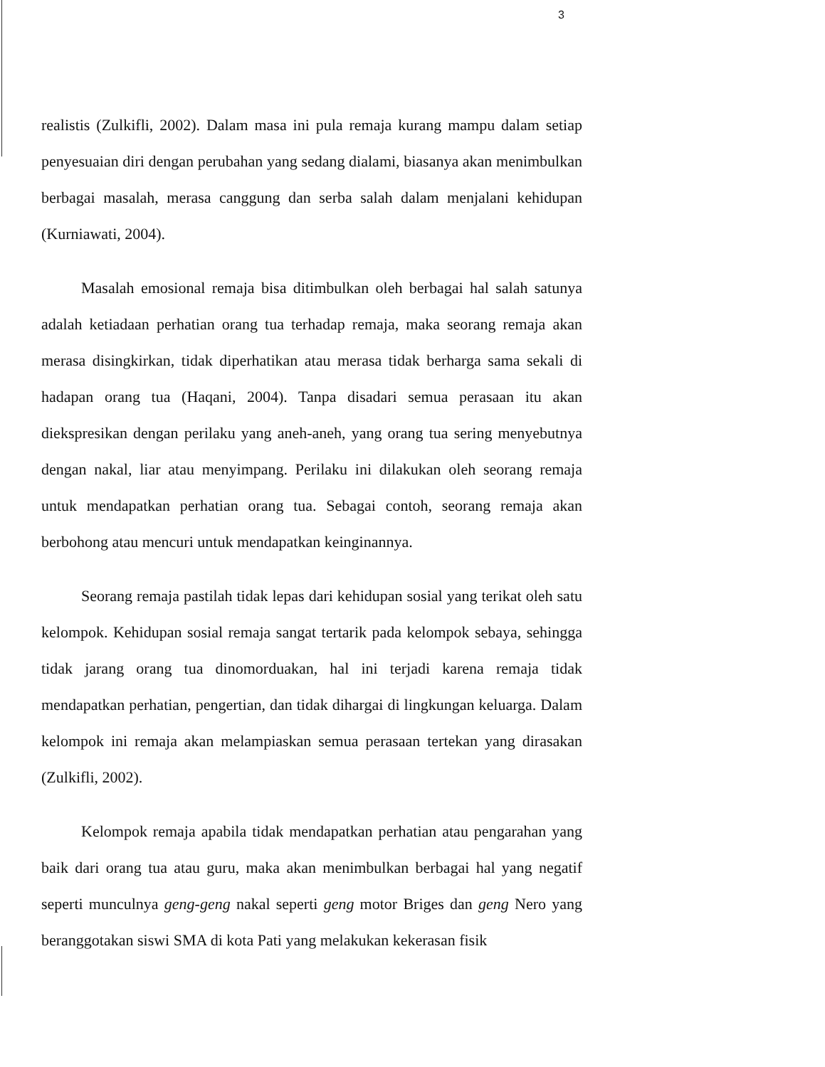3
realistis (Zulkifli, 2002). Dalam masa ini pula remaja kurang mampu dalam setiap penyesuaian diri dengan perubahan yang sedang dialami, biasanya akan menimbulkan berbagai masalah, merasa canggung dan serba salah dalam menjalani kehidupan (Kurniawati, 2004).
Masalah emosional remaja bisa ditimbulkan oleh berbagai hal salah satunya adalah ketiadaan perhatian orang tua terhadap remaja, maka seorang remaja akan merasa disingkirkan, tidak diperhatikan atau merasa tidak berharga sama sekali di hadapan orang tua (Haqani, 2004). Tanpa disadari semua perasaan itu akan diekspresikan dengan perilaku yang aneh-aneh, yang orang tua sering menyebutnya dengan nakal, liar atau menyimpang. Perilaku ini dilakukan oleh seorang remaja untuk mendapatkan perhatian orang tua. Sebagai contoh, seorang remaja akan berbohong atau mencuri untuk mendapatkan keinginannya.
Seorang remaja pastilah tidak lepas dari kehidupan sosial yang terikat oleh satu kelompok. Kehidupan sosial remaja sangat tertarik pada kelompok sebaya, sehingga tidak jarang orang tua dinomorduakan, hal ini terjadi karena remaja tidak mendapatkan perhatian, pengertian, dan tidak dihargai di lingkungan keluarga. Dalam kelompok ini remaja akan melampiaskan semua perasaan tertekan yang dirasakan (Zulkifli, 2002).
Kelompok remaja apabila tidak mendapatkan perhatian atau pengarahan yang baik dari orang tua atau guru, maka akan menimbulkan berbagai hal yang negatif seperti munculnya geng-geng nakal seperti geng motor Briges dan geng Nero yang beranggotakan siswi SMA di kota Pati yang melakukan kekerasan fisik